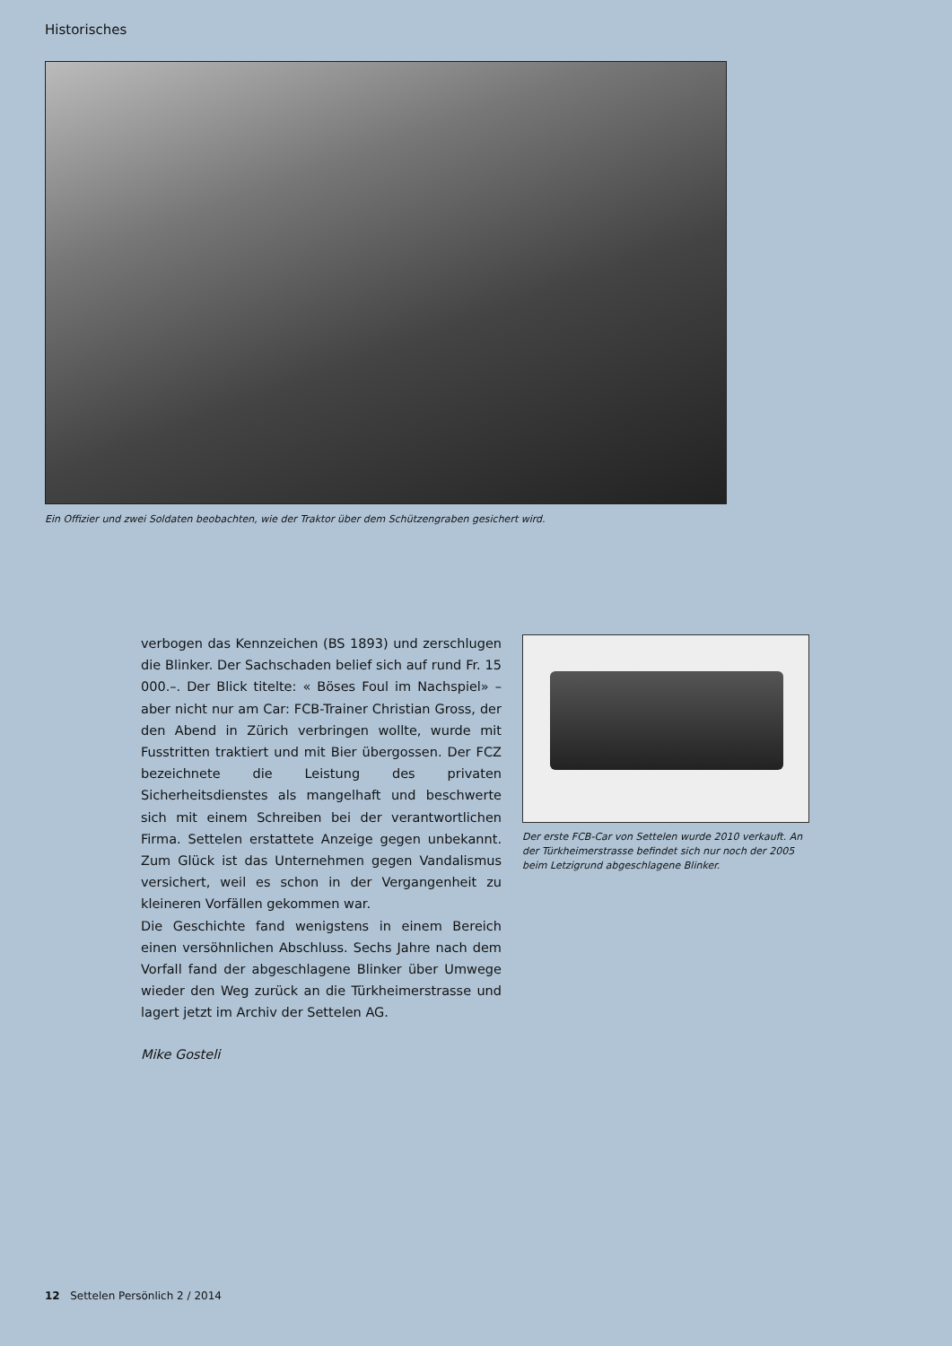Historisches
Ein Offizier und zwei Soldaten beobachten, wie der Traktor über dem Schützengraben gesichert wird.
verbogen das Kennzeichen (BS 1893) und zerschlugen die Blinker. Der Sachschaden belief sich auf rund Fr. 15 000.–. Der Blick titelte: « Böses Foul im Nachspiel» – aber nicht nur am Car: FCB-Trainer Christian Gross, der den Abend in Zürich verbringen wollte, wurde mit Fusstritten traktiert und mit Bier übergossen. Der FCZ bezeichnete die Leistung des privaten Sicherheitsdienstes als mangelhaft und beschwerte sich mit einem Schreiben bei der verantwortlichen Firma. Settelen erstattete Anzeige gegen unbekannt. Zum Glück ist das Unternehmen gegen Vandalismus versichert, weil es schon in der Vergangenheit zu kleineren Vorfällen gekommen war.
Die Geschichte fand wenigstens in einem Bereich einen versöhnlichen Abschluss. Sechs Jahre nach dem Vorfall fand der abgeschlagene Blinker über Umwege wieder den Weg zurück an die Türkheimerstrasse und lagert jetzt im Archiv der Settelen AG.
Mike Gosteli
Der erste FCB-Car von Settelen wurde 2010 verkauft. An der Türkheimerstrasse befindet sich nur noch der 2005 beim Letzigrund abgeschlagene Blinker.
12 Settelen Persönlich 2 / 2014